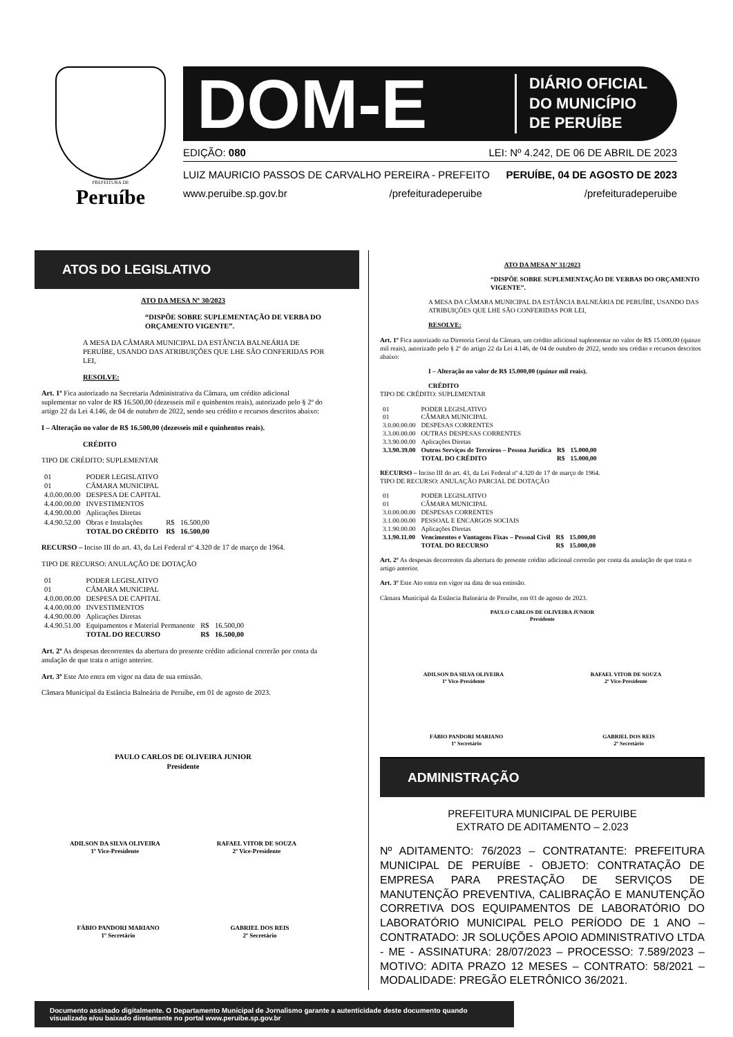PREFEITURA DE
Peruíbe
DOM-E
DIÁRIO OFICIAL
DO MUNICÍPIO
DE PERUÍBE
EDIÇÃO: 080 LEI: Nº 4.242, DE 06 DE ABRIL DE 2023
LUIZ MAURICIO PASSOS DE CARVALHO PEREIRA - PREFEITO PERUÍBE, 04 DE AGOSTO DE 2023
www.peruibe.sp.gov.br /prefeituradeperuibe /prefeituradeperuibe
ATOS DO LEGISLATIVO
ATO DA MESA Nº 30/2023
“DISPÕE SOBRE SUPLEMENTAÇÃO DE VERBA DO ORÇAMENTO VIGENTE”.
A MESA DA CÂMARA MUNICIPAL DA ESTÂNCIA BALNEÁRIA DE PERUÍBE, USANDO DAS ATRIBUIÇÕES QUE LHE SÃO CONFERIDAS POR LEI,
RESOLVE:
Art. 1º Fica autorizado na Secretaria Administrativa da Câmara, um crédito adicional suplementar no valor de R$ 16.500,00 (dezesseis mil e quinhentos reais), autorizado pelo § 2º do artigo 22 da Lei 4.146, de 04 de outubro de 2022, sendo seu crédito e recursos descritos abaixo:
I – Alteração no valor de R$ 16.500,00 (dezesseis mil e quinhentos reais).
CRÉDITO
TIPO DE CRÉDITO: SUPLEMENTAR
| 01 | PODER LEGISLATIVO | | |
| 01 | CÂMARA MUNICIPAL | | |
| 4.0.00.00.00 | DESPESA DE CAPITAL | | |
| 4.4.00.00.00 | INVESTIMENTOS | | |
| 4.4.90.00.00 | Aplicações Diretas | | |
| 4.4.90.52.00 | Obras e Instalações | R$ | 16.500,00 |
| | TOTAL DO CRÉDITO | R$ | 16.500,00 |
RECURSO – Inciso III do art. 43, da Lei Federal nº 4.320 de 17 de março de 1964.
TIPO DE RECURSO: ANULAÇÃO DE DOTAÇÃO
| 01 | PODER LEGISLATIVO | | |
| 01 | CÂMARA MUNICIPAL | | |
| 4.0.00.00.00 | DESPESA DE CAPITAL | | |
| 4.4.00.00.00 | INVESTIMENTOS | | |
| 4.4.90.00.00 | Aplicações Diretas | | |
| 4.4.90.51.00 | Equipamentos e Material Permanente | R$ | 16.500,00 |
| | TOTAL DO RECURSO | R$ | 16.500,00 |
Art. 2º As despesas decorrentes da abertura do presente crédito adicional correrão por conta da anulação de que trata o artigo anterior.
Art. 3º Este Ato entra em vigor na data de sua emissão.
Câmara Municipal da Estância Balneária de Peruíbe, em 01 de agosto de 2023.
PAULO CARLOS DE OLIVEIRA JUNIOR
Presidente
ADILSON DA SILVA OLIVEIRA
1º Vice-Presidente
RAFAEL VITOR DE SOUZA
2º Vice-Presidente
FÁBIO PANDORI MARIANO
1º Secretário
GABRIEL DOS REIS
2º Secretário
ATO DA MESA Nº 31/2023
“DISPÕE SOBRE SUPLEMENTAÇÃO DE VERBAS DO ORÇAMENTO VIGENTE”.
A MESA DA CÂMARA MUNICIPAL DA ESTÂNCIA BALNEÁRIA DE PERUÍBE, USANDO DAS ATRIBUIÇÕES QUE LHE SÃO CONFERIDAS POR LEI,
RESOLVE:
Art. 1º Fica autorizado na Diretoria Geral da Câmara, um crédito adicional suplementar no valor de R$ 15.000,00 (quinze mil reais), autorizado pelo § 2º do artigo 22 da Lei 4.146, de 04 de outubro de 2022, sendo seu crédito e recursos descritos abaixo:
I – Alteração no valor de R$ 15.000,00 (quinze mil reais).
CRÉDITO
TIPO DE CRÉDITO: SUPLEMENTAR
| 01 | PODER LEGISLATIVO | | |
| 01 | CÂMARA MUNICIPAL | | |
| 3.0.00.00.00 | DESPESAS CORRENTES | | |
| 3.3.00.00.00 | OUTRAS DESPESAS CORRENTES | | |
| 3.3.90.00.00 | Aplicações Diretas | | |
| 3.3.90.39.00 | Outros Serviços de Terceiros – Pessoa Jurídica | R$ | 15.000,00 |
| | TOTAL DO CRÉDITO | R$ | 15.000,00 |
RECURSO – Inciso III do art. 43, da Lei Federal nº 4.320 de 17 de março de 1964.
TIPO DE RECURSO: ANULAÇÃO PARCIAL DE DOTAÇÃO
| 01 | PODER LEGISLATIVO | | |
| 01 | CÂMARA MUNICIPAL | | |
| 3.0.00.00.00 | DESPESAS CORRENTES | | |
| 3.1.00.00.00 | PESSOAL E ENCARGOS SOCIAIS | | |
| 3.1.90.00.00 | Aplicações Diretas | | |
| 3.1.90.11.00 | Vencimentos e Vantagens Fixas – Pessoal Civil | R$ | 15.000,00 |
| | TOTAL DO RECURSO | R$ | 15.000,00 |
Art. 2º As despesas decorrentes da abertura do presente crédito adicional correrão por conta da anulação de que trata o artigo anterior.
Art. 3º Este Ato entra em vigor na data de sua emissão.
Câmara Municipal da Estância Balneária de Peruíbe, em 03 de agosto de 2023.
PAULO CARLOS DE OLIVEIRA JUNIOR
Presidente
ADILSON DA SILVA OLIVEIRA
1º Vice-Presidente
RAFAEL VITOR DE SOUZA
2º Vice-Presidente
FÁBIO PANDORI MARIANO
1º Secretário
GABRIEL DOS REIS
2º Secretário
ADMINISTRAÇÃO
PREFEITURA MUNICIPAL DE PERUIBE
EXTRATO DE ADITAMENTO – 2.023
Nº ADITAMENTO: 76/2023 – CONTRATANTE: PREFEITURA MUNICIPAL DE PERUÍBE - OBJETO: CONTRATAÇÃO DE EMPRESA PARA PRESTAÇÃO DE SERVIÇOS DE MANUTENÇÃO PREVENTIVA, CALIBRAÇÃO E MANUTENÇÃO CORRETIVA DOS EQUIPAMENTOS DE LABORATÓRIO DO LABORATÓRIO MUNICIPAL PELO PERÍODO DE 1 ANO – CONTRATADO: JR SOLUÇÕES APOIO ADMINISTRATIVO LTDA - ME - ASSINATURA: 28/07/2023 – PROCESSO: 7.589/2023 – MOTIVO: ADITA PRAZO 12 MESES – CONTRATO: 58/2021 – MODALIDADE: PREGÃO ELETRÔNICO 36/2021.
Documento assinado digitalmente. O Departamento Municipal de Jornalismo garante a autenticidade deste documento quando visualizado e/ou baixado diretamente no portal www.peruibe.sp.gov.br